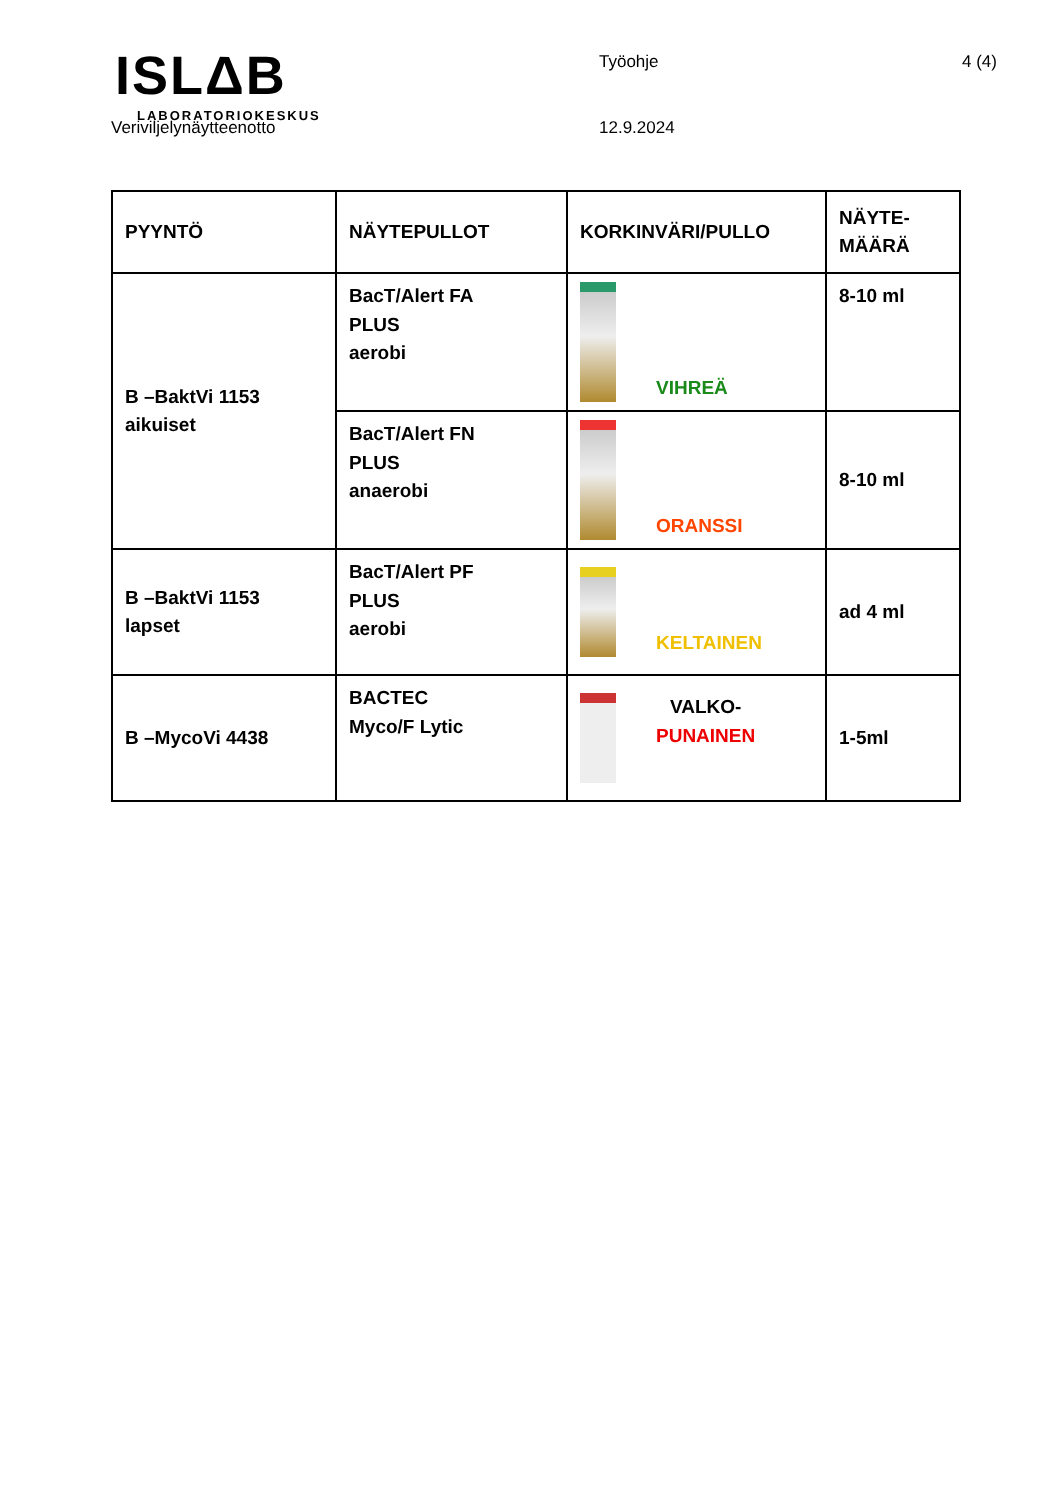ISLΔB
LABORATORIOKESKUS
Työohje 4 (4)
Veriviljelynäytteenotto 12.9.2024
| PYYNTÖ | NÄYTEPULLOT | KORKINVÄRI/PULLO | NÄYTE- MÄÄRÄ |
| B –BaktVi 1153 aikuiset | BacT/Alert FA PLUS aerobi | VIHREÄ | 8-10 ml |
| | BacT/Alert FN PLUS anaerobi | ORANSSI | 8-10 ml |
| B –BaktVi 1153 lapset | BacT/Alert PF PLUS aerobi | KELTAINEN | ad 4 ml |
| B –MycoVi 4438 | BACTEC Myco/F Lytic | VALKO- PUNAINEN | 1-5ml |